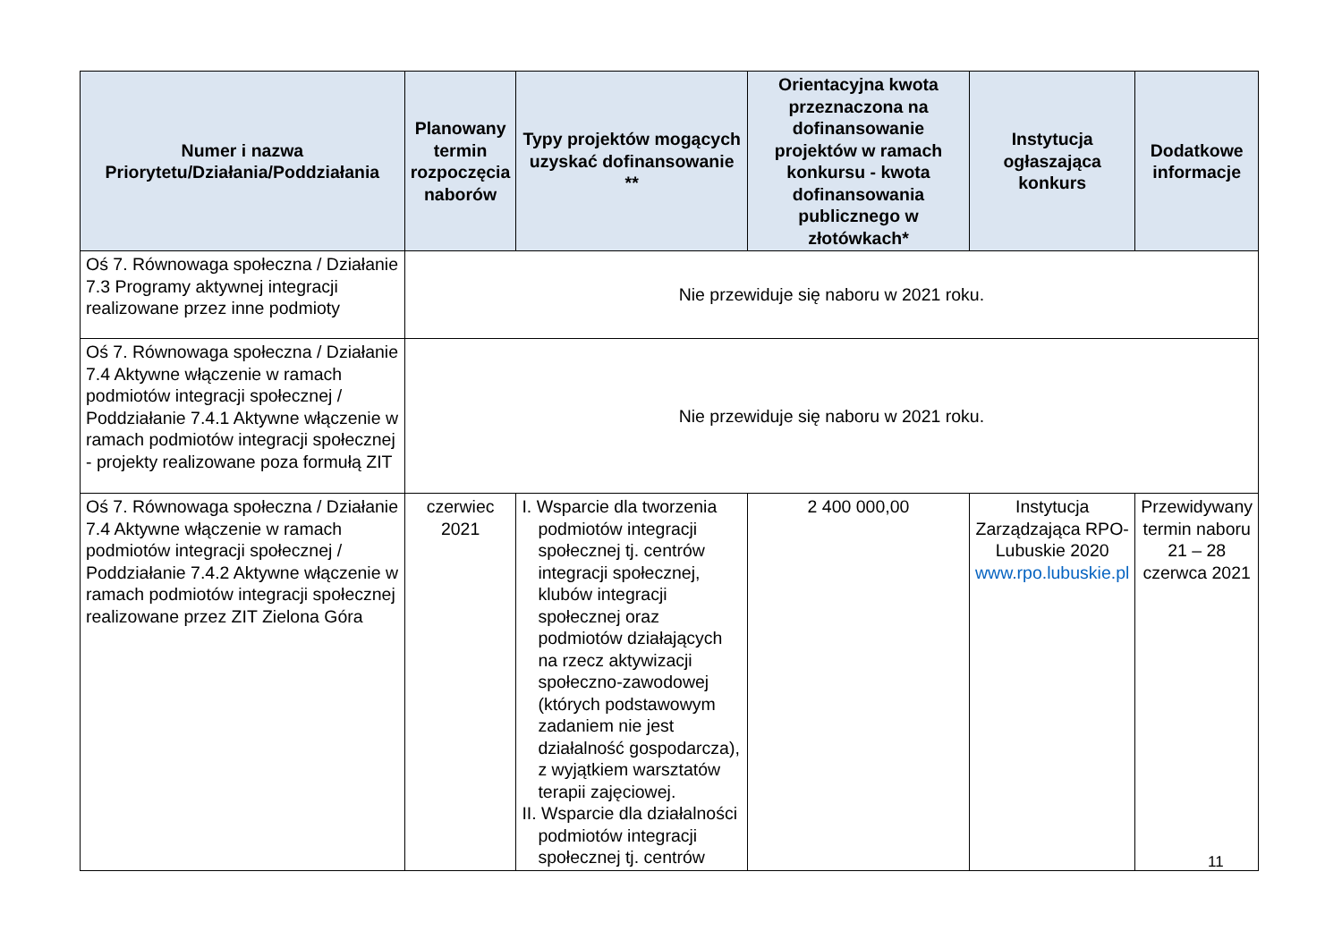| Numer i nazwa Priorytetu/Działania/Poddziałania | Planowany termin rozpoczęcia naborów | Typy projektów mogących uzyskać dofinansowanie ** | Orientacyjna kwota przeznaczona na dofinansowanie projektów w ramach konkursu - kwota dofinansowania publicznego w złotówkach* | Instytucja ogłaszająca konkurs | Dodatkowe informacje |
| --- | --- | --- | --- | --- | --- |
| Oś 7. Równowaga społeczna / Działanie 7.3 Programy aktywnej integracji realizowane przez inne podmioty | Nie przewiduje się naboru w 2021 roku. | | | | |
| Oś 7. Równowaga społeczna / Działanie 7.4 Aktywne włączenie w ramach podmiotów integracji społecznej / Poddziałanie 7.4.1 Aktywne włączenie w ramach podmiotów integracji społecznej - projekty realizowane poza formułą ZIT | Nie przewiduje się naboru w 2021 roku. | | | | |
| Oś 7. Równowaga społeczna / Działanie 7.4 Aktywne włączenie w ramach podmiotów integracji społecznej / Poddziałanie 7.4.2 Aktywne włączenie w ramach podmiotów integracji społecznej realizowane przez ZIT Zielona Góra | czerwiec 2021 | I. Wsparcie dla tworzenia podmiotów integracji społecznej tj. centrów integracji społecznej, klubów integracji społecznej oraz podmiotów działających na rzecz aktywizacji społeczno-zawodowej (których podstawowym zadaniem nie jest działalność gospodarcza), z wyjątkiem warsztatów terapii zajęciowej. II. Wsparcie dla działalności podmiotów integracji społecznej tj. centrów | 2 400 000,00 | Instytucja Zarządzająca RPO-Lubuskie 2020 www.rpo.lubuskie.pl | Przewidywany termin naboru 21 – 28 czerwca 2021 |
11